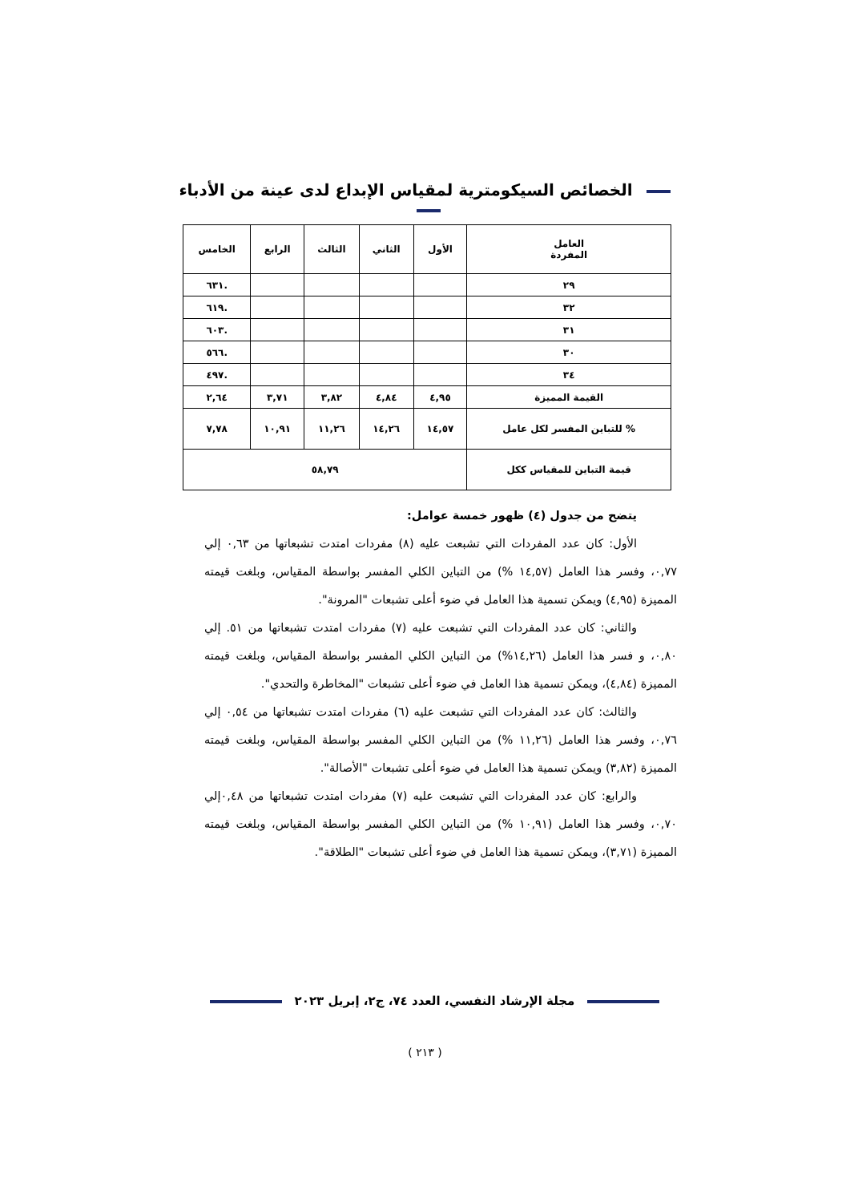الخصائص السيكومترية لمقياس الإبداع لدى عينة من الأدباء
| العامل المفردة | الأول | الثاني | الثالث | الرابع | الخامس |
| --- | --- | --- | --- | --- | --- |
| ٢٩ | | | | | .٦٣١ |
| ٣٢ | | | | | .٦١٩ |
| ٣١ | | | | | .٦٠٣ |
| ٣٠ | | | | | .٥٦٦ |
| ٣٤ | | | | | .٤٩٧ |
| القيمة المميزة | ٤,٩٥ | ٤,٨٤ | ٣,٨٢ | ٣,٧١ | ٢,٦٤ |
| % للتباين المفسر لكل عامل | ١٤,٥٧ | ١٤,٢٦ | ١١,٢٦ | ١٠,٩١ | ٧,٧٨ |
| قيمة التباين للمقياس ككل | ٥٨,٧٩ | | | | |
يتضح من جدول (٤) ظهور خمسة عوامل:
الأول: كان عدد المفردات التي تشبعت عليه (٨) مفردات امتدت تشبعاتها من ٠,٦٣ إلي ٠,٧٧، وفسر هذا العامل (١٤,٥٧ %) من التباين الكلي المفسر بواسطة المقياس، وبلغت قيمته المميزة (٤,٩٥) ويمكن تسمية هذا العامل في ضوء أعلى تشبعات "المرونة".
والثاني: كان عدد المفردات التي تشبعت عليه (٧) مفردات امتدت تشبعاتها من ٥١. إلي ٠,٨٠، و فسر هذا العامل (١٤,٢٦%) من التباين الكلي المفسر بواسطة المقياس، وبلغت قيمته المميزة (٤,٨٤)، ويمكن تسمية هذا العامل في ضوء أعلى تشبعات "المخاطرة والتحدي".
والثالث: كان عدد المفردات التي تشبعت عليه (٦) مفردات امتدت تشبعاتها من ٠,٥٤ إلي ٠,٧٦، وفسر هذا العامل (١١,٢٦ %) من التباين الكلي المفسر بواسطة المقياس، وبلغت قيمته المميزة (٣,٨٢) ويمكن تسمية هذا العامل في ضوء أعلى تشبعات "الأصالة".
والرابع: كان عدد المفردات التي تشبعت عليه (٧) مفردات امتدت تشبعاتها من ٠,٤٨إلي ٠,٧٠، وفسر هذا العامل (١٠,٩١ %) من التباين الكلي المفسر بواسطة المقياس، وبلغت قيمته المميزة (٣,٧١)، ويمكن تسمية هذا العامل في ضوء أعلى تشبعات "الطلاقة".
مجلة الإرشاد النفسي، العدد ٧٤، ج٢، إبريل ٢٠٢٣
( ٢١٣ )